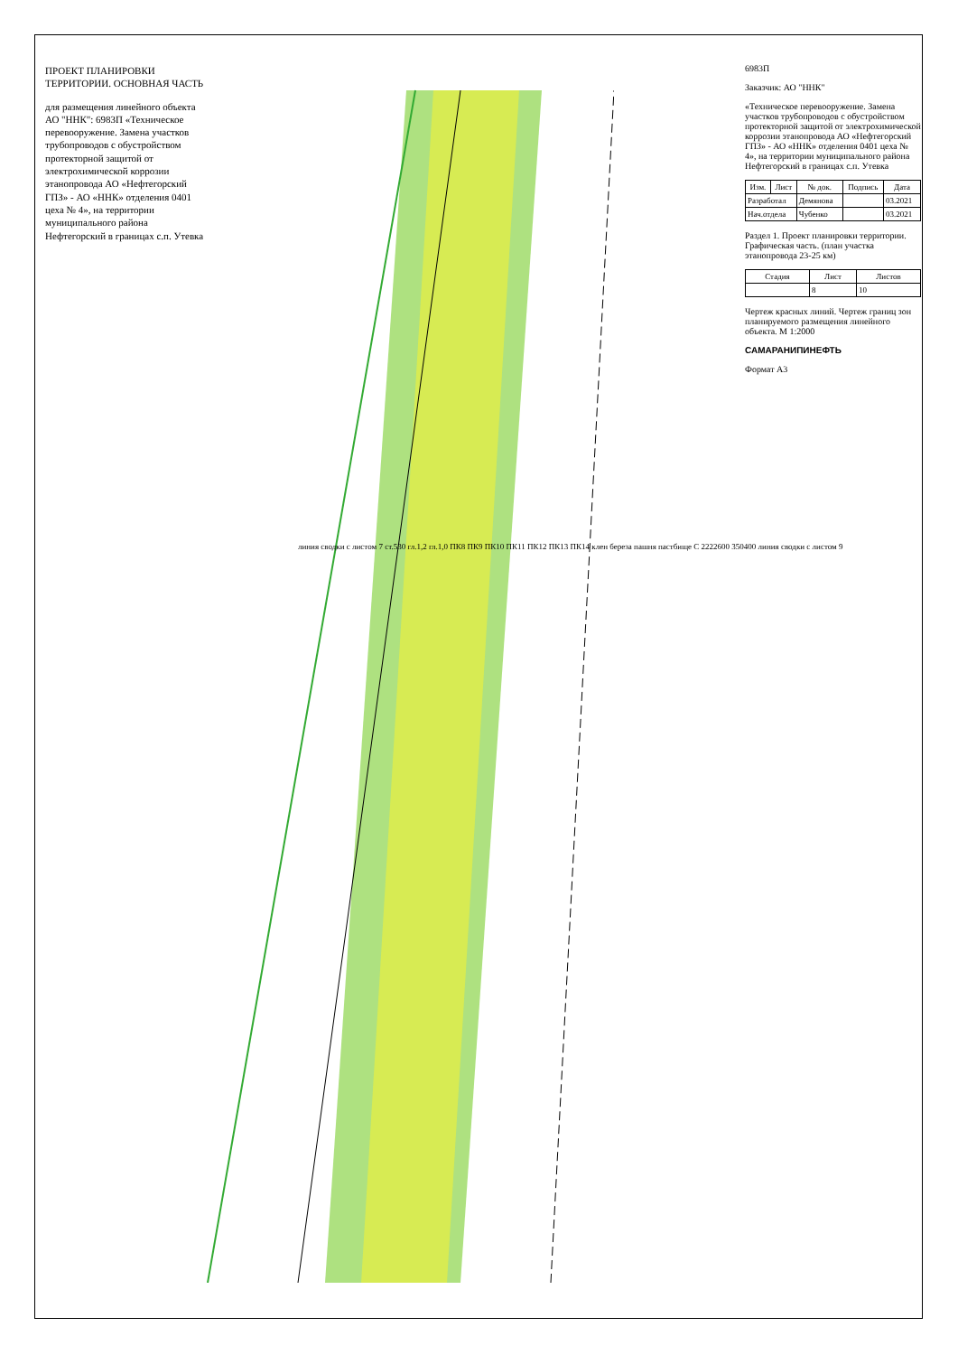ПРОЕКТ ПЛАНИРОВКИ ТЕРРИТОРИИ. ОСНОВНАЯ ЧАСТЬ
для размещения линейного объекта АО "ННК": 6983П «Техническое перевооружение. Замена участков трубопроводов с обустройством протекторной защитой от электрохимической коррозии этанопровода АО «Нефтегорский ГПЗ» - АО «ННК» отделения 0401 цеха № 4», на территории муниципального района Нефтегорский в границах с.п. Утевка
линия сводки с листом 7 ст.530 гл.1,2 гл.1,0 ПК8 ПК9 ПК10 ПК11 ПК12 ПК13 ПК14 клен береза пашня пастбище С 2222600 350400 линия сводки с листом 9
6983П
Заказчик: АО "ННК"
«Техническое перевооружение. Замена участков трубопроводов с обустройством протекторной защитой от электрохимической коррозии этанопровода АО «Нефтегорский ГПЗ» - АО «ННК» отделения 0401 цеха № 4», на территории муниципального района Нефтегорский в границах с.п. Утевка
| Изм. | Лист | № док. | Подпись | Дата |
| --- | --- | --- | --- | --- |
| Разработал | | Демянова | | 03.2021 |
| Нач.отдела | | Чубенко | | 03.2021 |
Раздел 1. Проект планировки территории. Графическая часть. (план участка этанопровода 23-25 км)
| Стадия | Лист | Листов |
| --- | --- | --- |
| | 8 | 10 |
Чертеж красных линий. Чертеж границ зон планируемого размещения линейного объекта. М 1:2000
САМАРАНИПИНЕФТЬ
Формат А3